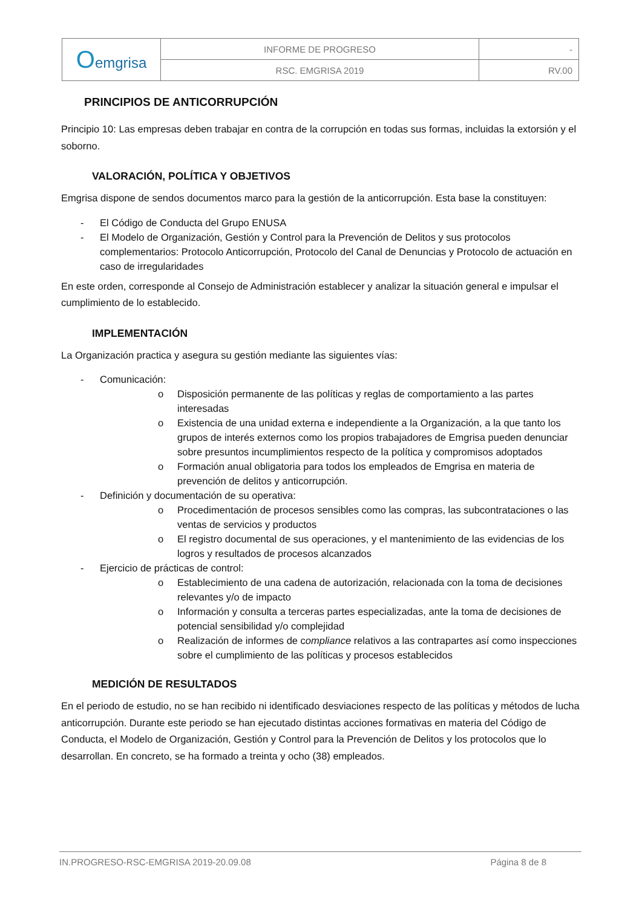| O emgrisa | INFORME DE PROGRESO | - |
| | RSC. EMGRISA 2019 | RV.00 |
PRINCIPIOS DE ANTICORRUPCIÓN
Principio 10: Las empresas deben trabajar en contra de la corrupción en todas sus formas, incluidas la extorsión y el soborno.
VALORACIÓN, POLÍTICA Y OBJETIVOS
Emgrisa dispone de sendos documentos marco para la gestión de la anticorrupción. Esta base la constituyen:
- El Código de Conducta del Grupo ENUSA
- El Modelo de Organización, Gestión y Control para la Prevención de Delitos y sus protocolos complementarios: Protocolo Anticorrupción, Protocolo del Canal de Denuncias y Protocolo de actuación en caso de irregularidades
En este orden, corresponde al Consejo de Administración establecer y analizar la situación general e impulsar el cumplimiento de lo establecido.
IMPLEMENTACIÓN
La Organización practica y asegura su gestión mediante las siguientes vías:
- Comunicación:
o Disposición permanente de las políticas y reglas de comportamiento a las partes interesadas
o Existencia de una unidad externa e independiente a la Organización, a la que tanto los grupos de interés externos como los propios trabajadores de Emgrisa pueden denunciar sobre presuntos incumplimientos respecto de la política y compromisos adoptados
o Formación anual obligatoria para todos los empleados de Emgrisa en materia de prevención de delitos y anticorrupción.
- Definición y documentación de su operativa:
o Procedimentación de procesos sensibles como las compras, las subcontrataciones o las ventas de servicios y productos
o El registro documental de sus operaciones, y el mantenimiento de las evidencias de los logros y resultados de procesos alcanzados
- Ejercicio de prácticas de control:
o Establecimiento de una cadena de autorización, relacionada con la toma de decisiones relevantes y/o de impacto
o Información y consulta a terceras partes especializadas, ante la toma de decisiones de potencial sensibilidad y/o complejidad
o Realización de informes de compliance relativos a las contrapartes así como inspecciones sobre el cumplimiento de las políticas y procesos establecidos
MEDICIÓN DE RESULTADOS
En el periodo de estudio, no se han recibido ni identificado desviaciones respecto de las políticas y métodos de lucha anticorrupción. Durante este periodo se han ejecutado distintas acciones formativas en materia del Código de Conducta, el Modelo de Organización, Gestión y Control para la Prevención de Delitos y los protocolos que lo desarrollan. En concreto, se ha formado a treinta y ocho (38) empleados.
IN.PROGRESO-RSC-EMGRISA 2019-20.09.08 Página 8 de 8